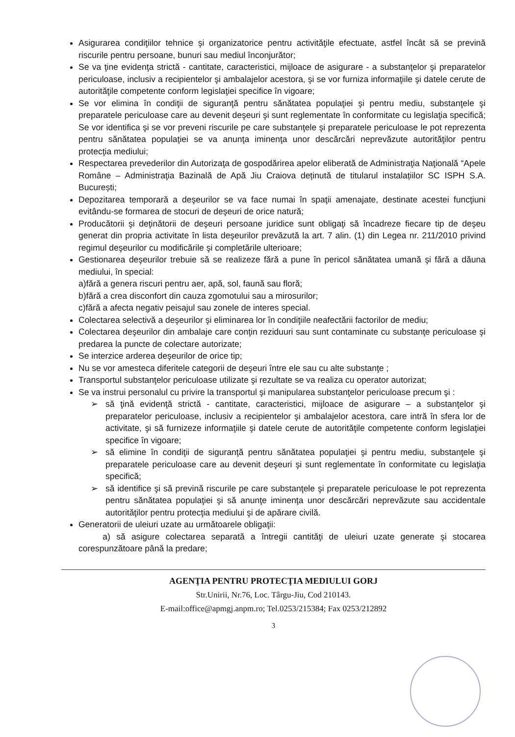Asigurarea condiţiilor tehnice şi organizatorice pentru activităţile efectuate, astfel încât să se prevină riscurile pentru persoane, bunuri sau mediul înconjurător;
Se va ţine evidenţa strictă - cantitate, caracteristici, mijloace de asigurare - a substanţelor şi preparatelor periculoase, inclusiv a recipientelor şi ambalajelor acestora, şi se vor furniza informaţiile şi datele cerute de autorităţile competente conform legislaţiei specifice în vigoare;
Se vor elimina în condiţii de siguranţă pentru sănătatea populaţiei şi pentru mediu, substanţele şi preparatele periculoase care au devenit deşeuri şi sunt reglementate în conformitate cu legislaţia specifică; Se vor identifica şi se vor preveni riscurile pe care substanţele şi preparatele periculoase le pot reprezenta pentru sănătatea populaţiei se va anunţa iminenţa unor descărcări neprevăzute autorităţilor pentru protecţia mediului;
Respectarea prevederilor din Autorizaţa de gospodărirea apelor eliberată de Administraţia Naţională “Apele Române – Administraţia Bazinală de Apă Jiu Craiova deținută de titularul instalațiilor SC ISPH S.A. București;
Depozitarea temporară a deşeurilor se va face numai în spaţii amenajate, destinate acestei funcţiuni evitându-se formarea de stocuri de deşeuri de orice natură;
Producătorii şi deţinătorii de deşeuri persoane juridice sunt obligaţi să încadreze fiecare tip de deşeu generat din propria activitate în lista deşeurilor prevăzută la art. 7 alin. (1) din Legea nr. 211/2010 privind regimul deşeurilor cu modificările şi completările ulterioare;
Gestionarea deşeurilor trebuie să se realizeze fără a pune în pericol sănătatea umană şi fără a dăuna mediului, în special:
a)fără a genera riscuri pentru aer, apă, sol, faună sau floră;
b)fără a crea disconfort din cauza zgomotului sau a mirosurilor;
c)fără a afecta negativ peisajul sau zonele de interes special.
Colectarea selectivă a deşeurilor şi eliminarea lor în condiţiile neafectării factorilor de mediu;
Colectarea deşeurilor din ambalaje care conţin reziduuri sau sunt contaminate cu substanţe periculoase şi predarea la puncte de colectare autorizate;
Se interzice arderea deşeurilor de orice tip;
Nu se vor amesteca diferitele categorii de deşeuri între ele sau cu alte substanţe ;
Transportul substanţelor periculoase utilizate şi rezultate se va realiza cu operator autorizat;
Se va instrui personalul cu privire la transportul şi manipularea substanţelor periculoase precum şi :
➢ să ţină evidenţă strictă - cantitate, caracteristici, mijloace de asigurare – a substanţelor şi preparatelor periculoase, inclusiv a recipientelor şi ambalajelor acestora, care intră în sfera lor de activitate, şi să furnizeze informaţiile şi datele cerute de autorităţile competente conform legislaţiei specifice în vigoare;
➢ să elimine în condiţii de siguranţă pentru sănătatea populaţiei şi pentru mediu, substanţele şi preparatele periculoase care au devenit deşeuri şi sunt reglementate în conformitate cu legislaţia specifică;
➢ să identifice şi să prevină riscurile pe care substanţele şi preparatele periculoase le pot reprezenta pentru sănătatea populaţiei şi să anunţe iminenţa unor descărcări neprevăzute sau accidentale autorităţilor pentru protecţia mediului şi de apărare civilă.
Generatorii de uleiuri uzate au următoarele obligaţii:
a) să asigure colectarea separată a întregii cantităţi de uleiuri uzate generate şi stocarea corespunzătoare până la predare;
AGENŢIA PENTRU PROTECŢIA MEDIULUI GORJ
Str.Unirii, Nr.76, Loc. Târgu-Jiu, Cod 210143.
E-mail:office@apmgj.anpm.ro; Tel.0253/215384; Fax 0253/212892
3